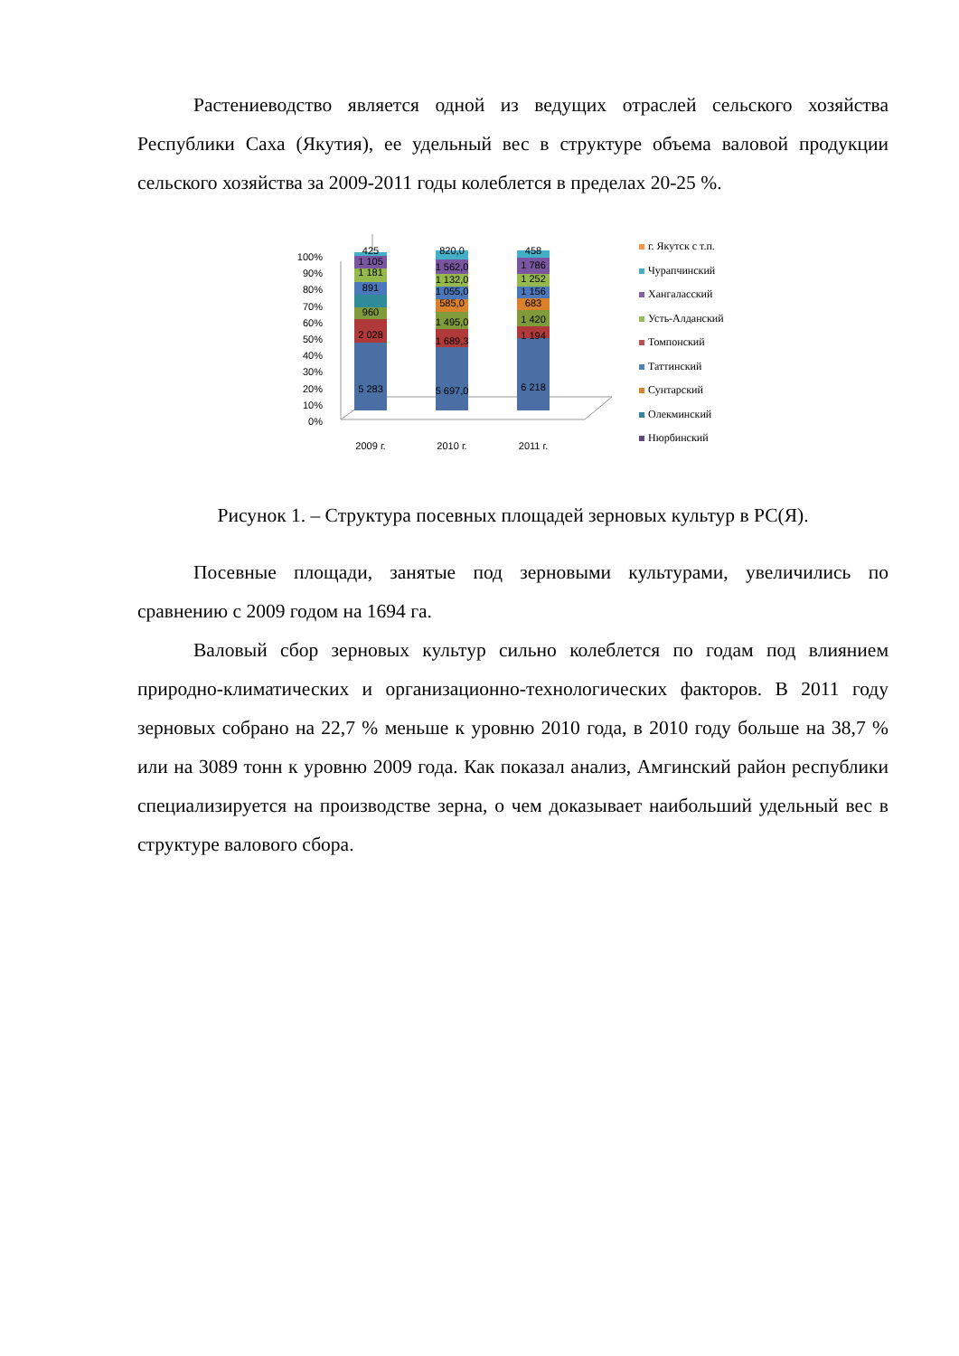Растениеводство является одной из ведущих отраслей сельского хозяйства Республики Саха (Якутия), ее удельный вес в структуре объема валовой продукции сельского хозяйства за 2009-2011 годы колеблется в пределах 20-25 %.
100%
90%
80%
70%
60%
50%
40%
30%
20%
10%
0%
5 283
2 028
960
891
1 181
1 105
425
5 697,0
1 689,3
1 495,0
585,0
1 055,0
1 132,0
1 562,0
820,0
6 218
1 194
1 420
683
1 156
1 252
1 786
458
2009 г.
2010 г.
2011 г.
г. Якутск с т.п.
Чурапчинский
Хангаласский
Усть-Алданский
Томпонский
Таттинский
Сунтарский
Олекминский
Нюрбинский
Рисунок 1. – Структура посевных площадей зерновых культур в РС(Я).
Посевные площади, занятые под зерновыми культурами, увеличились по сравнению с 2009 годом на 1694 га.
Валовый сбор зерновых культур сильно колеблется по годам под влиянием природно-климатических и организационно-технологических факторов. В 2011 году зерновых собрано на 22,7 % меньше к уровню 2010 года, в 2010 году больше на 38,7 % или на 3089 тонн к уровню 2009 года. Как показал анализ, Амгинский район республики специализируется на производстве зерна, о чем доказывает наибольший удельный вес в структуре валового сбора.